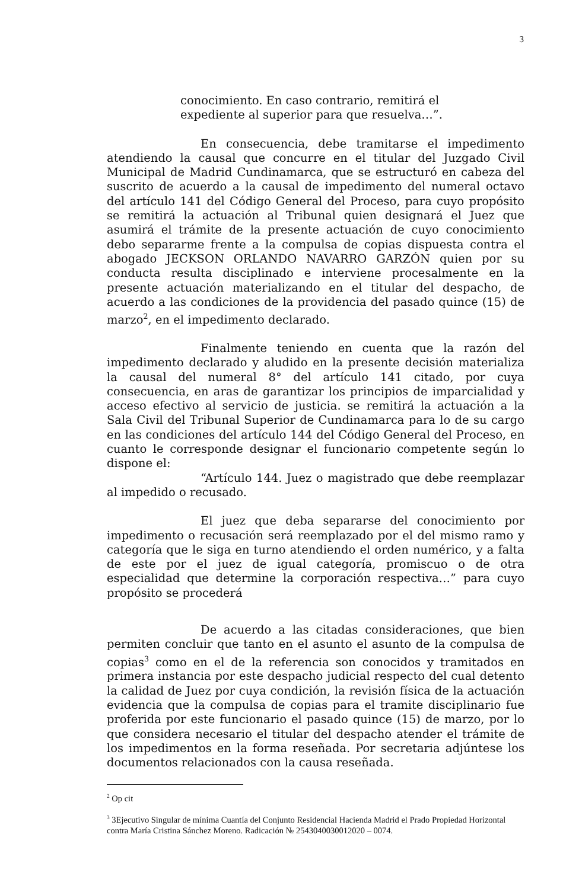3
conocimiento. En caso contrario, remitirá el
expediente al superior para que resuelva…”.
En consecuencia, debe tramitarse el impedimento atendiendo la causal que concurre en el titular del Juzgado Civil Municipal de Madrid Cundinamarca, que se estructuró en cabeza del suscrito de acuerdo a la causal de impedimento del numeral octavo del artículo 141 del Código General del Proceso, para cuyo propósito se remitirá la actuación al Tribunal quien designará el Juez que asumirá el trámite de la presente actuación de cuyo conocimiento debo separarme frente a la compulsa de copias dispuesta contra el abogado JECKSON ORLANDO NAVARRO GARZÓN quien por su conducta resulta disciplinado e interviene procesalmente en la presente actuación materializando en el titular del despacho, de acuerdo a las condiciones de la providencia del pasado quince (15) de marzo<sup>2</sup>, en el impedimento declarado.
Finalmente teniendo en cuenta que la razón del impedimento declarado y aludido en la presente decisión materializa la causal del numeral 8° del artículo 141 citado, por cuya consecuencia, en aras de garantizar los principios de imparcialidad y acceso efectivo al servicio de justicia. se remitirá la actuación a la Sala Civil del Tribunal Superior de Cundinamarca para lo de su cargo en las condiciones del artículo 144 del Código General del Proceso, en cuanto le corresponde designar el funcionario competente según lo dispone el:
“Artículo 144. Juez o magistrado que debe reemplazar al impedido o recusado.
El juez que deba separarse del conocimiento por impedimento o recusación será reemplazado por el del mismo ramo y categoría que le siga en turno atendiendo el orden numérico, y a falta de este por el juez de igual categoría, promiscuo o de otra especialidad que determine la corporación respectiva…” para cuyo propósito se procederá
De acuerdo a las citadas consideraciones, que bien permiten concluir que tanto en el asunto el asunto de la compulsa de copias<sup>3</sup> como en el de la referencia son conocidos y tramitados en primera instancia por este despacho judicial respecto del cual detento la calidad de Juez por cuya condición, la revisión física de la actuación evidencia que la compulsa de copias para el tramite disciplinario fue proferida por este funcionario el pasado quince (15) de marzo, por lo que considera necesario el titular del despacho atender el trámite de los impedimentos en la forma reseñada. Por secretaria adjúntese los documentos relacionados con la causa reseñada.
<sup>2</sup> Op cit
<sup>3</sup> 3Ejecutivo Singular de mínima Cuantía del Conjunto Residencial Hacienda Madrid el Prado Propiedad Horizontal contra María Cristina Sánchez Moreno. Radicación № 2543040030012020 – 0074.